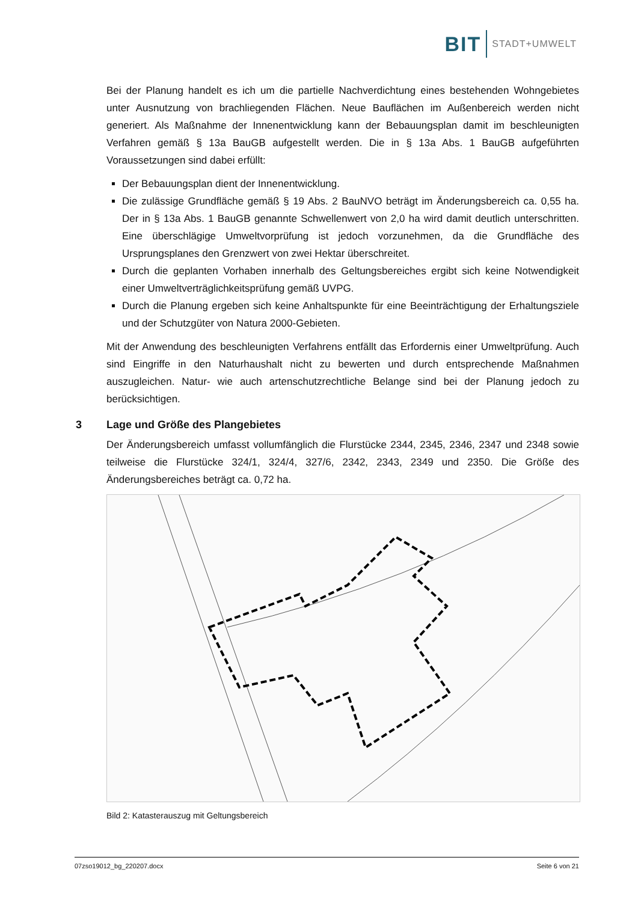BIT STADT+UMWELT
Bei der Planung handelt es ich um die partielle Nachverdichtung eines bestehenden Wohngebietes unter Ausnutzung von brachliegenden Flächen. Neue Bauflächen im Außenbereich werden nicht generiert. Als Maßnahme der Innenentwicklung kann der Bebauungsplan damit im beschleunigten Verfahren gemäß § 13a BauGB aufgestellt werden. Die in § 13a Abs. 1 BauGB aufgeführten Voraussetzungen sind dabei erfüllt:
Der Bebauungsplan dient der Innenentwicklung.
Die zulässige Grundfläche gemäß § 19 Abs. 2 BauNVO beträgt im Änderungsbereich ca. 0,55 ha. Der in § 13a Abs. 1 BauGB genannte Schwellenwert von 2,0 ha wird damit deutlich unterschritten. Eine überschlägige Umweltvorprüfung ist jedoch vorzunehmen, da die Grundfläche des Ursprungsplanes den Grenzwert von zwei Hektar überschreitet.
Durch die geplanten Vorhaben innerhalb des Geltungsbereiches ergibt sich keine Notwendigkeit einer Umweltverträglichkeitsprüfung gemäß UVPG.
Durch die Planung ergeben sich keine Anhaltspunkte für eine Beeinträchtigung der Erhaltungsziele und der Schutzgüter von Natura 2000-Gebieten.
Mit der Anwendung des beschleunigten Verfahrens entfällt das Erfordernis einer Umweltprüfung. Auch sind Eingriffe in den Naturhaushalt nicht zu bewerten und durch entsprechende Maßnahmen auszugleichen. Natur- wie auch artenschutzrechtliche Belange sind bei der Planung jedoch zu berücksichtigen.
3 Lage und Größe des Plangebietes
Der Änderungsbereich umfasst vollumfänglich die Flurstücke 2344, 2345, 2346, 2347 und 2348 sowie teilweise die Flurstücke 324/1, 324/4, 327/6, 2342, 2343, 2349 und 2350. Die Größe des Änderungsbereiches beträgt ca. 0,72 ha.
Bild 2: Katasterauszug mit Geltungsbereich
07zso19012_bg_220207.docx Seite 6 von 21